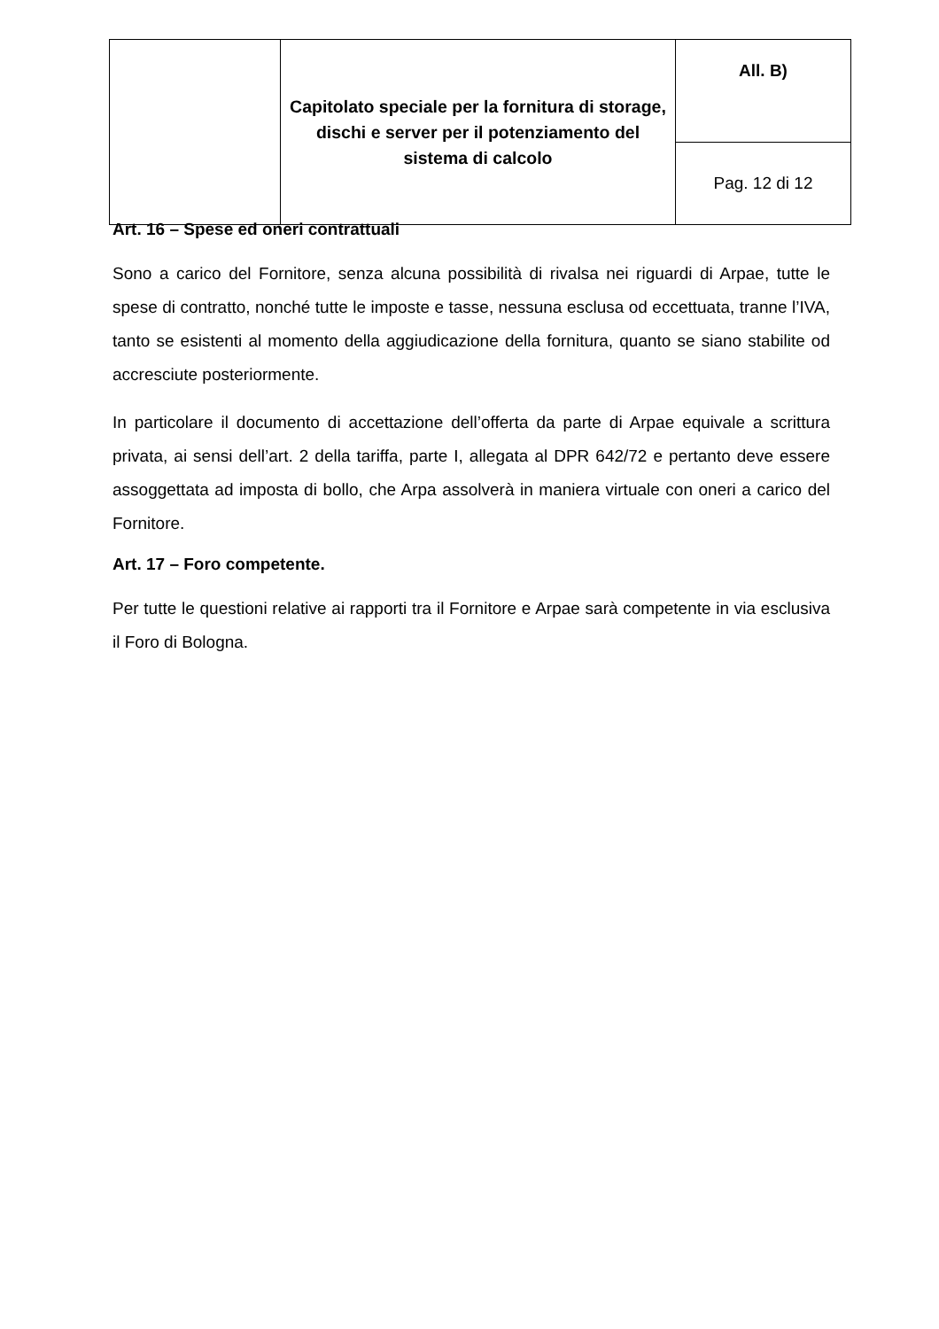| | Capitolato speciale per la fornitura di storage, dischi e server per il potenziamento del sistema di calcolo | All. B) |
| | | Pag. 12 di 12 |
Art. 16 – Spese ed oneri contrattuali
Sono a carico del Fornitore, senza alcuna possibilità di rivalsa nei riguardi di Arpae, tutte le spese di contratto, nonché tutte le imposte e tasse, nessuna esclusa od eccettuata, tranne l’IVA, tanto se esistenti al momento della aggiudicazione della fornitura, quanto se siano stabilite od accresciute posteriormente.
In particolare il documento di accettazione dell’offerta da parte di Arpae equivale a scrittura privata, ai sensi dell’art. 2 della tariffa, parte I, allegata al DPR 642/72 e pertanto deve essere assoggettata ad imposta di bollo, che Arpa assolverà in maniera virtuale con oneri a carico del Fornitore.
Art. 17 – Foro competente.
Per tutte le questioni relative ai rapporti tra il Fornitore e Arpae sarà competente in via esclusiva il Foro di Bologna.